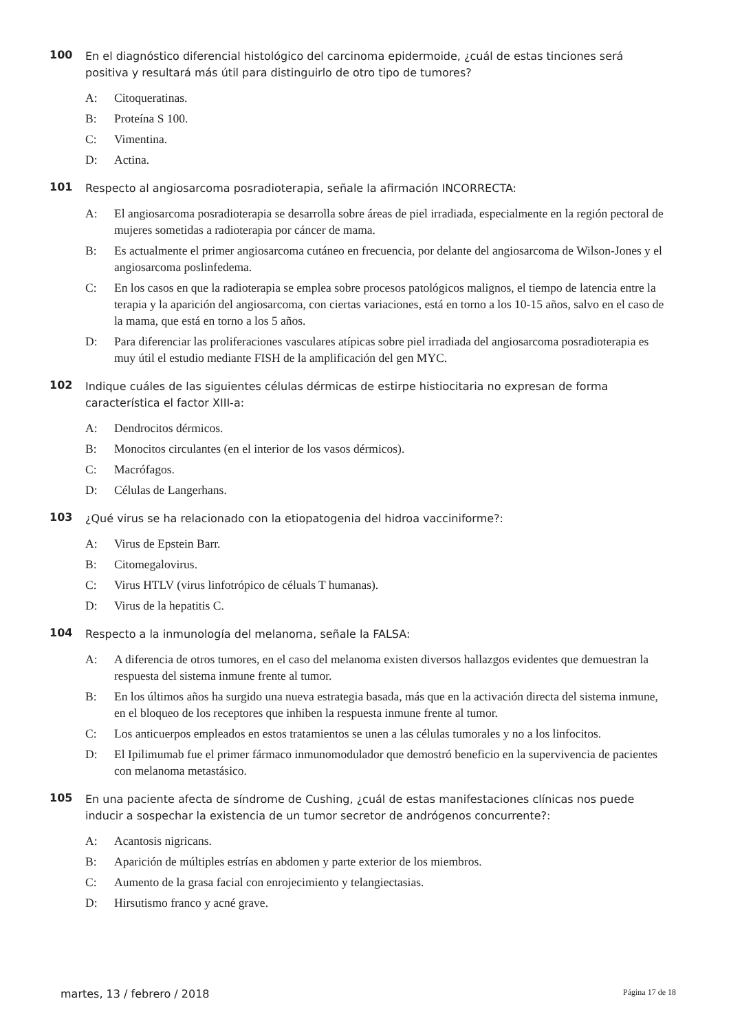100
En el diagnóstico diferencial histológico del carcinoma epidermoide, ¿cuál de estas tinciones será positiva y resultará más útil para distinguirlo de otro tipo de tumores?
A: Citoqueratinas.
B: Proteína S 100.
C: Vimentina.
D: Actina.
101
Respecto al angiosarcoma posradioterapia, señale la afirmación INCORRECTA:
A: El angiosarcoma posradioterapia se desarrolla sobre áreas de piel irradiada, especialmente en la región pectoral de mujeres sometidas a radioterapia por cáncer de mama.
B: Es actualmente el primer angiosarcoma cutáneo en frecuencia, por delante del angiosarcoma de Wilson-Jones y el angiosarcoma poslinfedema.
C: En los casos en que la radioterapia se emplea sobre procesos patológicos malignos, el tiempo de latencia entre la terapia y la aparición del angiosarcoma, con ciertas variaciones, está en torno a los 10-15 años, salvo en el caso de la mama, que está en torno a los 5 años.
D: Para diferenciar las proliferaciones vasculares atípicas sobre piel irradiada del angiosarcoma posradioterapia es muy útil el estudio mediante FISH de la amplificación del gen MYC.
102
Indique cuáles de las siguientes células dérmicas de estirpe histiocitaria no expresan de forma característica el factor XIII-a:
A: Dendrocitos dérmicos.
B: Monocitos circulantes (en el interior de los vasos dérmicos).
C: Macrófagos.
D: Células de Langerhans.
103
¿Qué virus se ha relacionado con la etiopatogenia del hidroa vacciniforme?:
A: Virus de Epstein Barr.
B: Citomegalovirus.
C: Virus HTLV (virus linfotrópico de céluals T humanas).
D: Virus de la hepatitis C.
104
Respecto a la inmunología del melanoma, señale la FALSA:
A: A diferencia de otros tumores, en el caso del melanoma existen diversos hallazgos evidentes que demuestran la respuesta del sistema inmune frente al tumor.
B: En los últimos años ha surgido una nueva estrategia basada, más que en la activación directa del sistema inmune, en el bloqueo de los receptores que inhiben la respuesta inmune frente al tumor.
C: Los anticuerpos empleados en estos tratamientos se unen a las células tumorales y no a los linfocitos.
D: El Ipilimumab fue el primer fármaco inmunomodulador que demostró beneficio en la supervivencia de pacientes con melanoma metastásico.
105
En una paciente afecta de síndrome de Cushing, ¿cuál de estas manifestaciones clínicas nos puede inducir a sospechar la existencia de un tumor secretor de andrógenos concurrente?:
A: Acantosis nigricans.
B: Aparición de múltiples estrías en abdomen y parte exterior de los miembros.
C: Aumento de la grasa facial con enrojecimiento y telangiectasias.
D: Hirsutismo franco y acné grave.
martes, 13 / febrero / 2018 Página 17 de 18